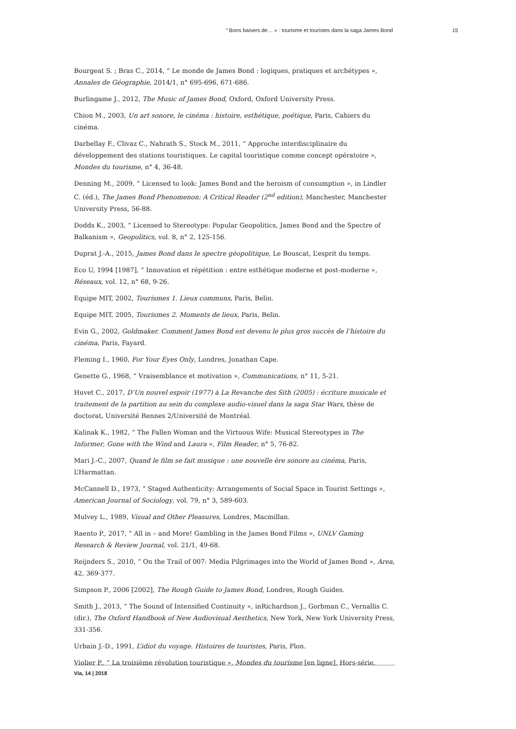“ Bons baisers de… » : tourisme et touristes dans la saga James Bond 15
Bourgeat S. ; Bras C., 2014, “ Le monde de James Bond : logiques, pratiques et archétypes », Annales de Géographie, 2014/1, n° 695-696, 671-686.
Burlingame J., 2012, The Music of James Bond, Oxford, Oxford University Press.
Chion M., 2003, Un art sonore, le cinéma : histoire, esthétique, poétique, Paris, Cahiers du cinéma.
Darbellay F., Clivaz C., Nahrath S., Stock M., 2011, “ Approche interdisciplinaire du développement des stations touristiques. Le capital touristique comme concept opératoire », Mondes du tourisme, n° 4, 36-48.
Denning M., 2009, “ Licensed to look: James Bond and the heroism of consumption », in Lindler C. (éd.), The James Bond Phenomenon: A Critical Reader (2<sup>nd</sup> edition), Manchester, Manchester University Press, 56-88.
Dodds K., 2003, “ Licensed to Stereotype: Popular Geopolitics, James Bond and the Spectre of Balkanism », Geopolitics, vol. 8, n° 2, 125-156.
Duprat J.-A., 2015, James Bond dans le spectre géopolitique, Le Bouscat, L’esprit du temps.
Eco U, 1994 [1987], “ Innovation et répétition : entre esthétique moderne et post-moderne », Réseaux, vol. 12, n° 68, 9-26.
Equipe MIT, 2002, Tourismes 1. Lieux communs, Paris, Belin.
Equipe MIT, 2005, Tourismes 2. Moments de lieux, Paris, Belin.
Evin G., 2002, Goldmaker. Comment James Bond est devenu le plus gros succès de l’histoire du cinéma, Paris, Fayard.
Fleming I., 1960, For Your Eyes Only, Londres, Jonathan Cape.
Genette G., 1968, “ Vraisemblance et motivation », Communications, n° 11, 5-21.
Huvet C., 2017, D’Un nouvel espoir (1977) à La Revanche des Sith (2005) : écriture musicale et traitement de la partition au sein du complexe audio-visuel dans la saga Star Wars, thèse de doctorat, Université Rennes 2/Université de Montréal.
Kalinak K., 1982, “ The Fallen Woman and the Virtuous Wife: Musical Stereotypes in The Informer, Gone with the Wind and Laura », Film Reader, n° 5, 76-82.
Mari J.-C., 2007, Quand le film se fait musique : une nouvelle ère sonore au cinéma, Paris, L’Harmattan.
McCannell D., 1973, “ Staged Authenticity: Arrangements of Social Space in Tourist Settings », American Journal of Sociology, vol. 79, n° 3, 589-603.
Mulvey L., 1989, Visual and Other Pleasures, Londres, Macmillan.
Raento P., 2017, “ All in – and More! Gambling in the James Bond Films », UNLV Gaming Research & Review Journal, vol. 21/1, 49-68.
Reijnders S., 2010, “ On the Trail of 007: Media Pilgrimages into the World of James Bond », Area, 42, 369-377.
Simpson P., 2006 [2002], The Rough Guide to James Bond, Londres, Rough Guides.
Smith J., 2013, “ The Sound of Intensified Continuity », inRichardson J., Gorbman C., Vernallis C. (dir.), The Oxford Handbook of New Audiovisual Aesthetics, New York, New York University Press, 331-356.
Urbain J.-D., 1991, L’idiot du voyage. Histoires de touristes, Paris, Plon.
Violier P., “ La troisième révolution touristique », Mondes du tourisme [en ligne], Hors-série.
Via, 14 | 2018